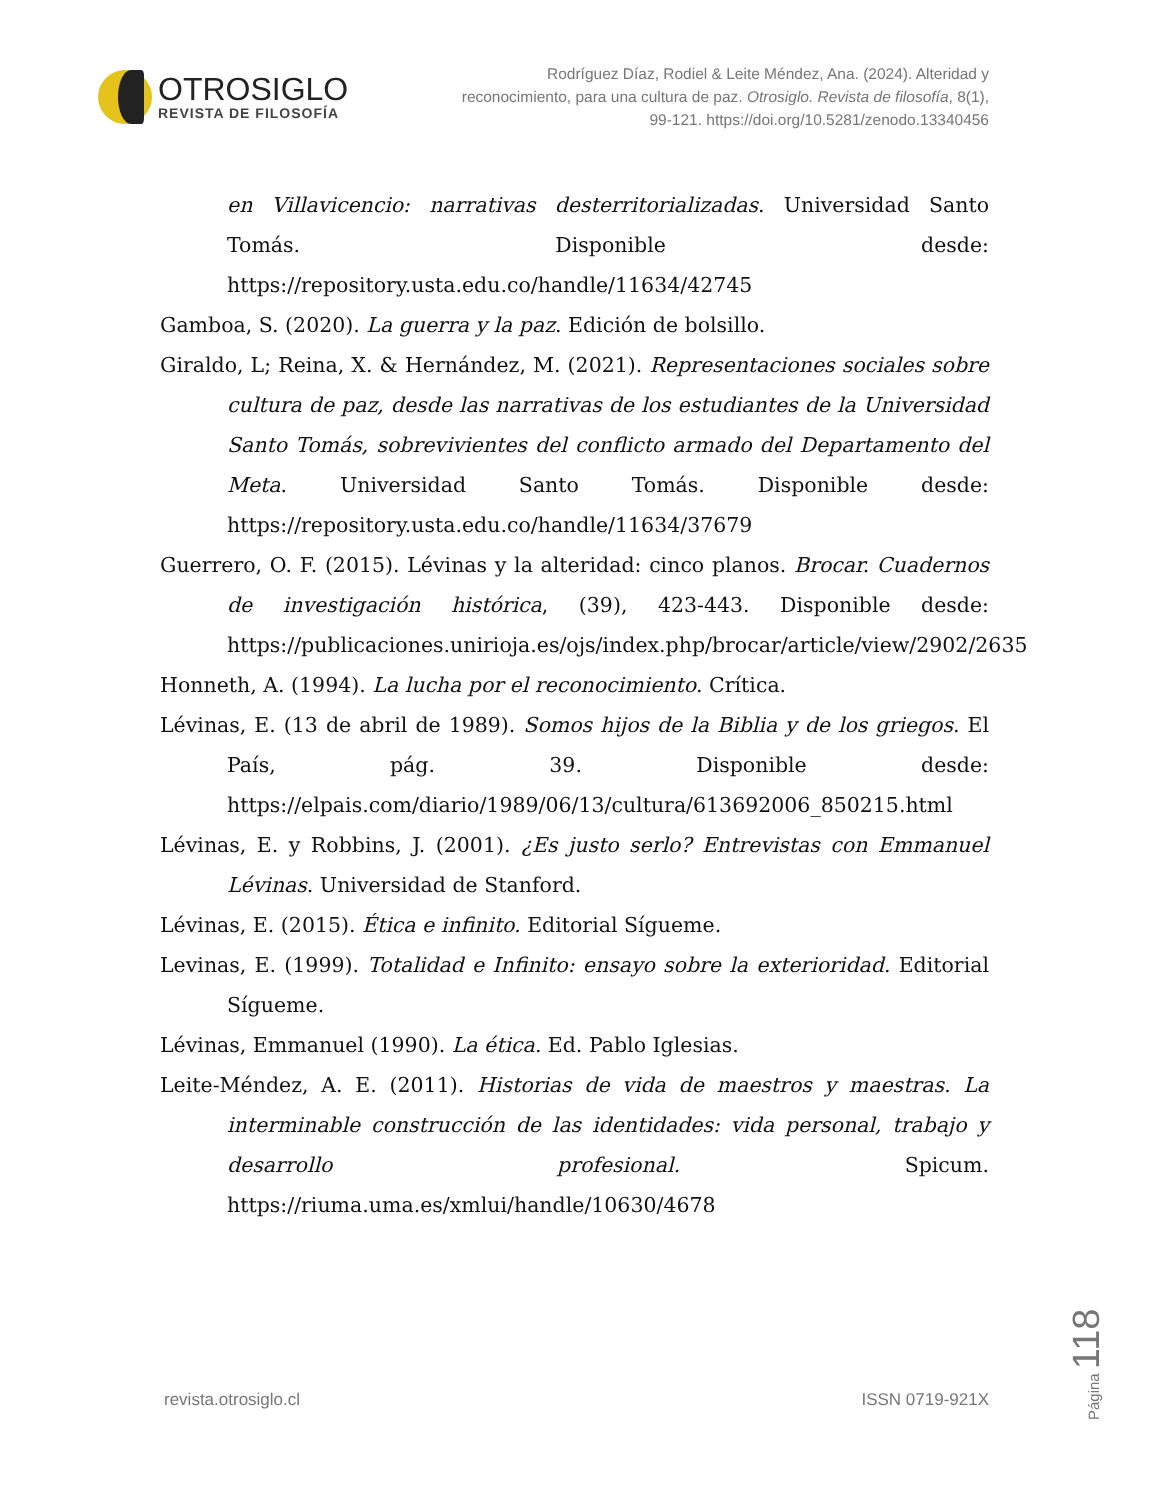OTROSIGLO
REVISTA DE FILOSOFÍA
Rodríguez Díaz, Rodiel & Leite Méndez, Ana. (2024). Alteridad y reconocimiento, para una cultura de paz. Otrosiglo. Revista de filosofía, 8(1), 99-121. https://doi.org/10.5281/zenodo.13340456
en Villavicencio: narrativas desterritorializadas. Universidad Santo Tomás. Disponible desde: https://repository.usta.edu.co/handle/11634/42745
Gamboa, S. (2020). La guerra y la paz. Edición de bolsillo.
Giraldo, L; Reina, X. & Hernández, M. (2021). Representaciones sociales sobre cultura de paz, desde las narrativas de los estudiantes de la Universidad Santo Tomás, sobrevivientes del conflicto armado del Departamento del Meta. Universidad Santo Tomás. Disponible desde: https://repository.usta.edu.co/handle/11634/37679
Guerrero, O. F. (2015). Lévinas y la alteridad: cinco planos. Brocar. Cuadernos de investigación histórica, (39), 423-443. Disponible desde: https://publicaciones.unirioja.es/ojs/index.php/brocar/article/view/2902/2635
Honneth, A. (1994). La lucha por el reconocimiento. Crítica.
Lévinas, E. (13 de abril de 1989). Somos hijos de la Biblia y de los griegos. El País, pág. 39. Disponible desde: https://elpais.com/diario/1989/06/13/cultura/613692006_850215.html
Lévinas, E. y Robbins, J. (2001). ¿Es justo serlo? Entrevistas con Emmanuel Lévinas. Universidad de Stanford.
Lévinas, E. (2015). Ética e infinito. Editorial Sígueme.
Levinas, E. (1999). Totalidad e Infinito: ensayo sobre la exterioridad. Editorial Sígueme.
Lévinas, Emmanuel (1990). La ética. Ed. Pablo Iglesias.
Leite-Méndez, A. E. (2011). Historias de vida de maestros y maestras. La interminable construcción de las identidades: vida personal, trabajo y desarrollo profesional. Spicum. https://riuma.uma.es/xmlui/handle/10630/4678
revista.otrosiglo.cl ISSN 0719-921X
Página 118